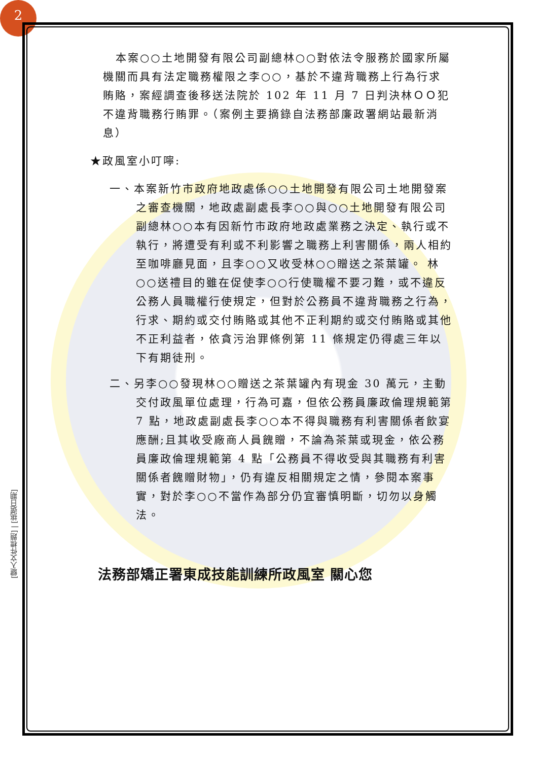2
[鍵入文件標題] | [挑選日期]
本案○○土地開發有限公司副總林○○對依法令服務於國家所屬機關而具有法定職務權限之李○○，基於不違背職務上行為行求賄賂，案經調查後移送法院於 102 年 11 月 7 日判決林ＯＯ犯不違背職務行賄罪。（案例主要摘錄自法務部廉政署網站最新消息）
★政風室小叮嚀:
一、本案新竹市政府地政處係○○土地開發有限公司土地開發案之審查機關，地政處副處長李○○與○○土地開發有限公司副總林○○本有因新竹市政府地政處業務之決定、執行或不執行，將遭受有利或不利影響之職務上利害關係，兩人相約至咖啡廳見面，且李○○又收受林○○贈送之茶葉罐。 林○○送禮目的雖在促使李○○行使職權不要刁難，或不違反公務人員職權行使規定，但對於公務員不違背職務之行為，行求、期約或交付賄賂或其他不正利期約或交付賄賂或其他不正利益者，依貪污治罪條例第 11 條規定仍得處三年以下有期徒刑。
二、另李○○發現林○○贈送之茶葉罐內有現金 30 萬元，主動交付政風單位處理，行為可嘉，但依公務員廉政倫理規範第 7 點，地政處副處長李○○本不得與職務有利害關係者飲宴應酬;且其收受廠商人員餽贈，不論為茶葉或現金，依公務員廉政倫理規範第 4 點「公務員不得收受與其職務有利害關係者餽贈財物」，仍有違反相關規定之情，參閱本案事實，對於李○○不當作為部分仍宜審慎明斷，切勿以身觸法。
法務部矯正署東成技能訓練所政風室 關心您